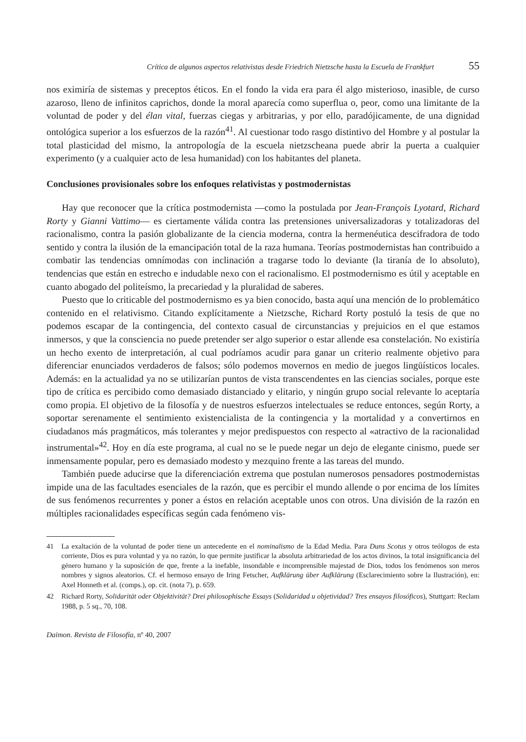Crítica de algunos aspectos relativistas desde Friedrich Nietzsche hasta la Escuela de Frankfurt 55
nos eximiría de sistemas y preceptos éticos. En el fondo la vida era para él algo misterioso, inasible, de curso azaroso, lleno de infinitos caprichos, donde la moral aparecía como superflua o, peor, como una limitante de la voluntad de poder y del élan vital, fuerzas ciegas y arbitrarias, y por ello, paradójicamente, de una dignidad ontológica superior a los esfuerzos de la razón<sup>41</sup>. Al cuestionar todo rasgo distintivo del Hombre y al postular la total plasticidad del mismo, la antropología de la escuela nietzscheana puede abrir la puerta a cualquier experimento (y a cualquier acto de lesa humanidad) con los habitantes del planeta.
Conclusiones provisionales sobre los enfoques relativistas y postmodernistas
Hay que reconocer que la crítica postmodernista —como la postulada por Jean-François Lyotard, Richard Rorty y Gianni Vattimo— es ciertamente válida contra las pretensiones universalizadoras y totalizadoras del racionalismo, contra la pasión globalizante de la ciencia moderna, contra la hermenéutica descifradora de todo sentido y contra la ilusión de la emancipación total de la raza humana. Teorías postmodernistas han contribuido a combatir las tendencias omnímodas con inclinación a tragarse todo lo deviante (la tiranía de lo absoluto), tendencias que están en estrecho e indudable nexo con el racionalismo. El postmodernismo es útil y aceptable en cuanto abogado del politeísmo, la precariedad y la pluralidad de saberes.
Puesto que lo criticable del postmodernismo es ya bien conocido, basta aquí una mención de lo problemático contenido en el relativismo. Citando explícitamente a Nietzsche, Richard Rorty postuló la tesis de que no podemos escapar de la contingencia, del contexto casual de circunstancias y prejuicios en el que estamos inmersos, y que la consciencia no puede pretender ser algo superior o estar allende esa constelación. No existiría un hecho exento de interpretación, al cual podríamos acudir para ganar un criterio realmente objetivo para diferenciar enunciados verdaderos de falsos; sólo podemos movernos en medio de juegos lingüísticos locales. Además: en la actualidad ya no se utilizarían puntos de vista transcendentes en las ciencias sociales, porque este tipo de crítica es percibido como demasiado distanciado y elitario, y ningún grupo social relevante lo aceptaría como propia. El objetivo de la filosofía y de nuestros esfuerzos intelectuales se reduce entonces, según Rorty, a soportar serenamente el sentimiento existencialista de la contingencia y la mortalidad y a convertirnos en ciudadanos más pragmáticos, más tolerantes y mejor predispuestos con respecto al «atractivo de la racionalidad instrumental»<sup>42</sup>. Hoy en día este programa, al cual no se le puede negar un dejo de elegante cinismo, puede ser inmensamente popular, pero es demasiado modesto y mezquino frente a las tareas del mundo.
También puede aducirse que la diferenciación extrema que postulan numerosos pensadores postmodernistas impide una de las facultades esenciales de la razón, que es percibir el mundo allende o por encima de los límites de sus fenómenos recurrentes y poner a éstos en relación aceptable unos con otros. Una división de la razón en múltiples racionalidades específicas según cada fenómeno vis-
41 La exaltación de la voluntad de poder tiene un antecedente en el nominalismo de la Edad Media. Para Duns Scotus y otros teólogos de esta corriente, Dios es pura voluntad y ya no razón, lo que permite justificar la absoluta arbitrariedad de los actos divinos, la total insignificancia del género humano y la suposición de que, frente a la inefable, insondable e incomprensible majestad de Dios, todos los fenómenos son meros nombres y signos aleatorios. Cf. el hermoso ensayo de Iring Fetscher, Aufklärung über Aufklärung (Esclarecimiento sobre la Ilustración), en: Axel Honneth et al. (comps.), op. cit. (nota 7), p. 659.
42 Richard Rorty, Solidarität oder Objektivität? Drei philosophische Essays (Solidaridad u objetividad? Tres ensayos filosóficos), Stuttgart: Reclam 1988, p. 5 sq., 70, 108.
Daimon. Revista de Filosofía, nº 40, 2007